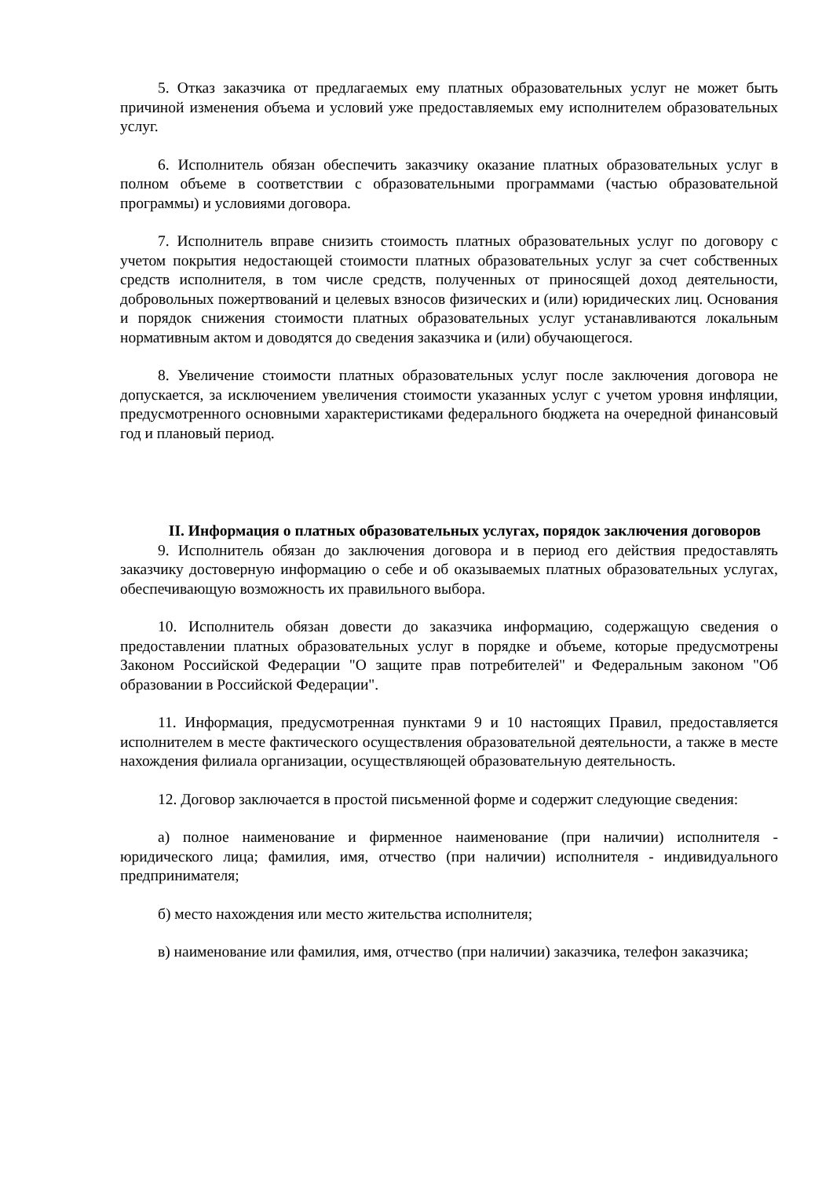5. Отказ заказчика от предлагаемых ему платных образовательных услуг не может быть причиной изменения объема и условий уже предоставляемых ему исполнителем образовательных услуг.
6. Исполнитель обязан обеспечить заказчику оказание платных образовательных услуг в полном объеме в соответствии с образовательными программами (частью образовательной программы) и условиями договора.
7. Исполнитель вправе снизить стоимость платных образовательных услуг по договору с учетом покрытия недостающей стоимости платных образовательных услуг за счет собственных средств исполнителя, в том числе средств, полученных от приносящей доход деятельности, добровольных пожертвований и целевых взносов физических и (или) юридических лиц. Основания и порядок снижения стоимости платных образовательных услуг устанавливаются локальным нормативным актом и доводятся до сведения заказчика и (или) обучающегося.
8. Увеличение стоимости платных образовательных услуг после заключения договора не допускается, за исключением увеличения стоимости указанных услуг с учетом уровня инфляции, предусмотренного основными характеристиками федерального бюджета на очередной финансовый год и плановый период.
II. Информация о платных образовательных услугах, порядок заключения договоров
9. Исполнитель обязан до заключения договора и в период его действия предоставлять заказчику достоверную информацию о себе и об оказываемых платных образовательных услугах, обеспечивающую возможность их правильного выбора.
10. Исполнитель обязан довести до заказчика информацию, содержащую сведения о предоставлении платных образовательных услуг в порядке и объеме, которые предусмотрены Законом Российской Федерации "О защите прав потребителей" и Федеральным законом "Об образовании в Российской Федерации".
11. Информация, предусмотренная пунктами 9 и 10 настоящих Правил, предоставляется исполнителем в месте фактического осуществления образовательной деятельности, а также в месте нахождения филиала организации, осуществляющей образовательную деятельность.
12. Договор заключается в простой письменной форме и содержит следующие сведения:
а) полное наименование и фирменное наименование (при наличии) исполнителя - юридического лица; фамилия, имя, отчество (при наличии) исполнителя - индивидуального предпринимателя;
б) место нахождения или место жительства исполнителя;
в) наименование или фамилия, имя, отчество (при наличии) заказчика, телефон заказчика;